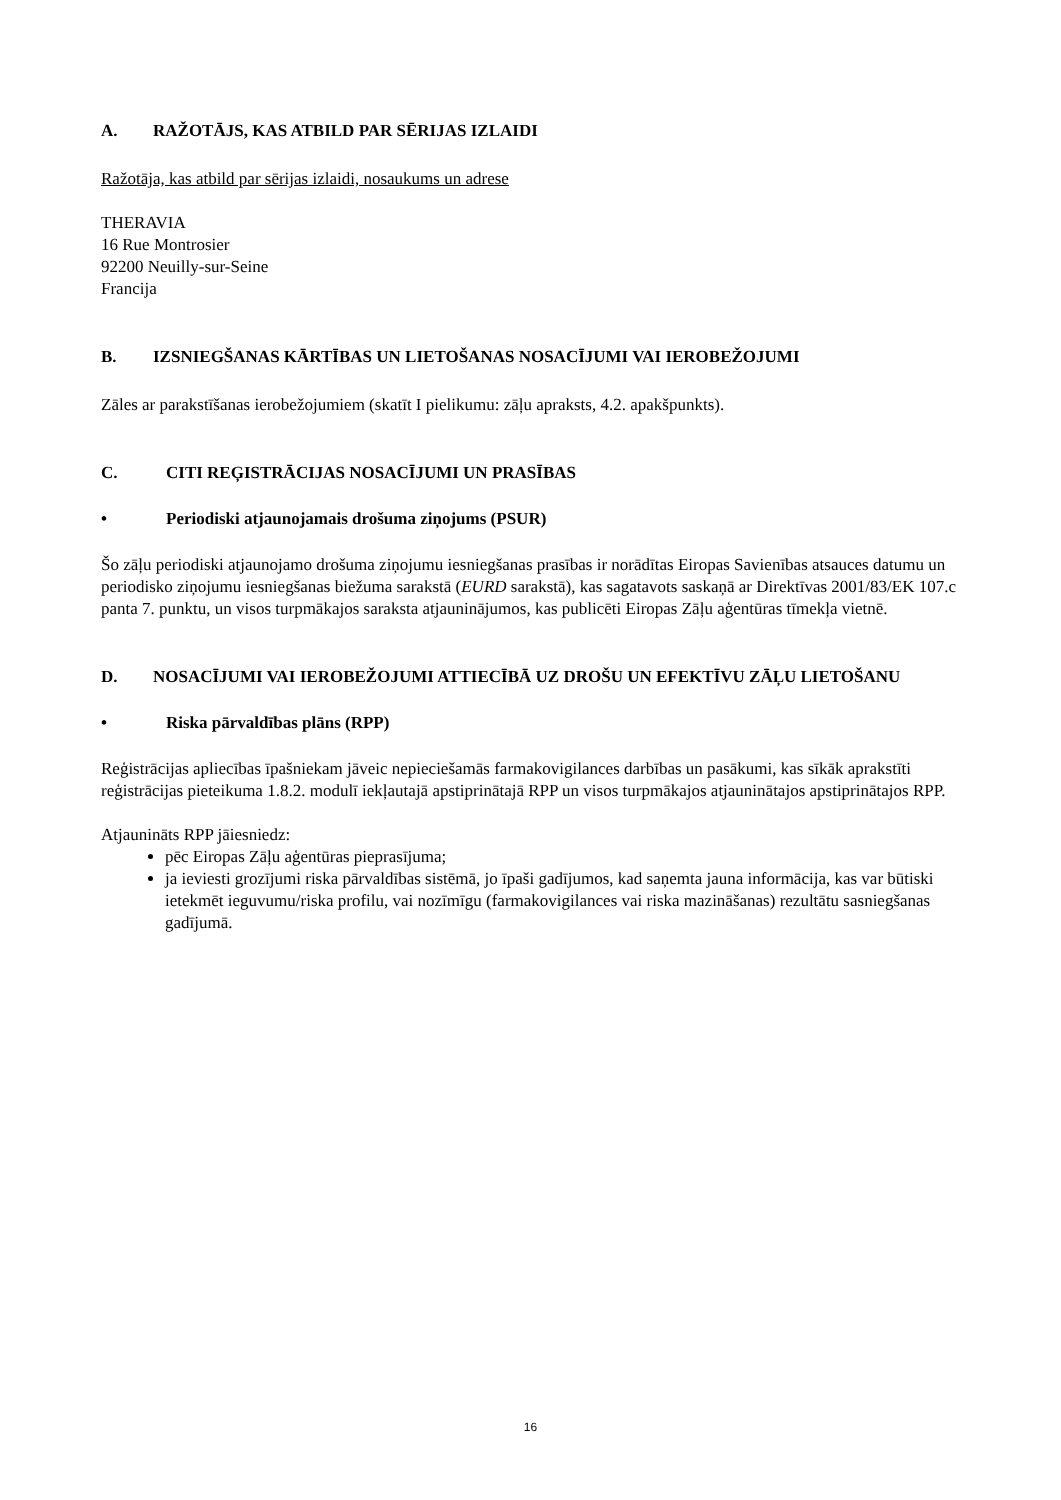A. RAŽOTĀJS, KAS ATBILD PAR SĒRIJAS IZLAIDI
Ražotāja, kas atbild par sērijas izlaidi, nosaukums un adrese
THERAVIA
16 Rue Montrosier
92200 Neuilly-sur-Seine
Francija
B. IZSNIEGŠANAS KĀRTĪBAS UN LIETOŠANAS NOSACĪJUMI VAI IEROBEŽOJUMI
Zāles ar parakstīšanas ierobežojumiem (skatīt I pielikumu: zāļu apraksts, 4.2. apakšpunkts).
C. CITI REĢISTRĀCIJAS NOSACĪJUMI UN PRASĪBAS
• Periodiski atjaunojamais drošuma ziņojums (PSUR)
Šo zāļu periodiski atjaunojamo drošuma ziņojumu iesniegšanas prasības ir norādītas Eiropas Savienības atsauces datumu un periodisko ziņojumu iesniegšanas biežuma sarakstā (EURD sarakstā), kas sagatavots saskaņā ar Direktīvas 2001/83/EK 107.c panta 7. punktu, un visos turpmākajos saraksta atjauninājumos, kas publicēti Eiropas Zāļu aģentūras tīmekļa vietnē.
D. NOSACĪJUMI VAI IEROBEŽOJUMI ATTIECĪBĀ UZ DROŠU UN EFEKTĪVU ZĀĻU LIETOŠANU
• Riska pārvaldības plāns (RPP)
Reģistrācijas apliecības īpašniekam jāveic nepieciešamās farmakovigilances darbības un pasākumi, kas sīkāk aprakstīti reģistrācijas pieteikuma 1.8.2. modulī iekļautajā apstiprinātajā RPP un visos turpmākajos atjauninātajos apstiprinātajos RPP.
Atjaunināts RPP jāiesniedz:
pēc Eiropas Zāļu aģentūras pieprasījuma;
ja ieviesti grozījumi riska pārvaldības sistēmā, jo īpaši gadījumos, kad saņemta jauna informācija, kas var būtiski ietekmēt ieguvumu/riska profilu, vai nozīmīgu (farmakovigilances vai riska mazināšanas) rezultātu sasniegšanas gadījumā.
16